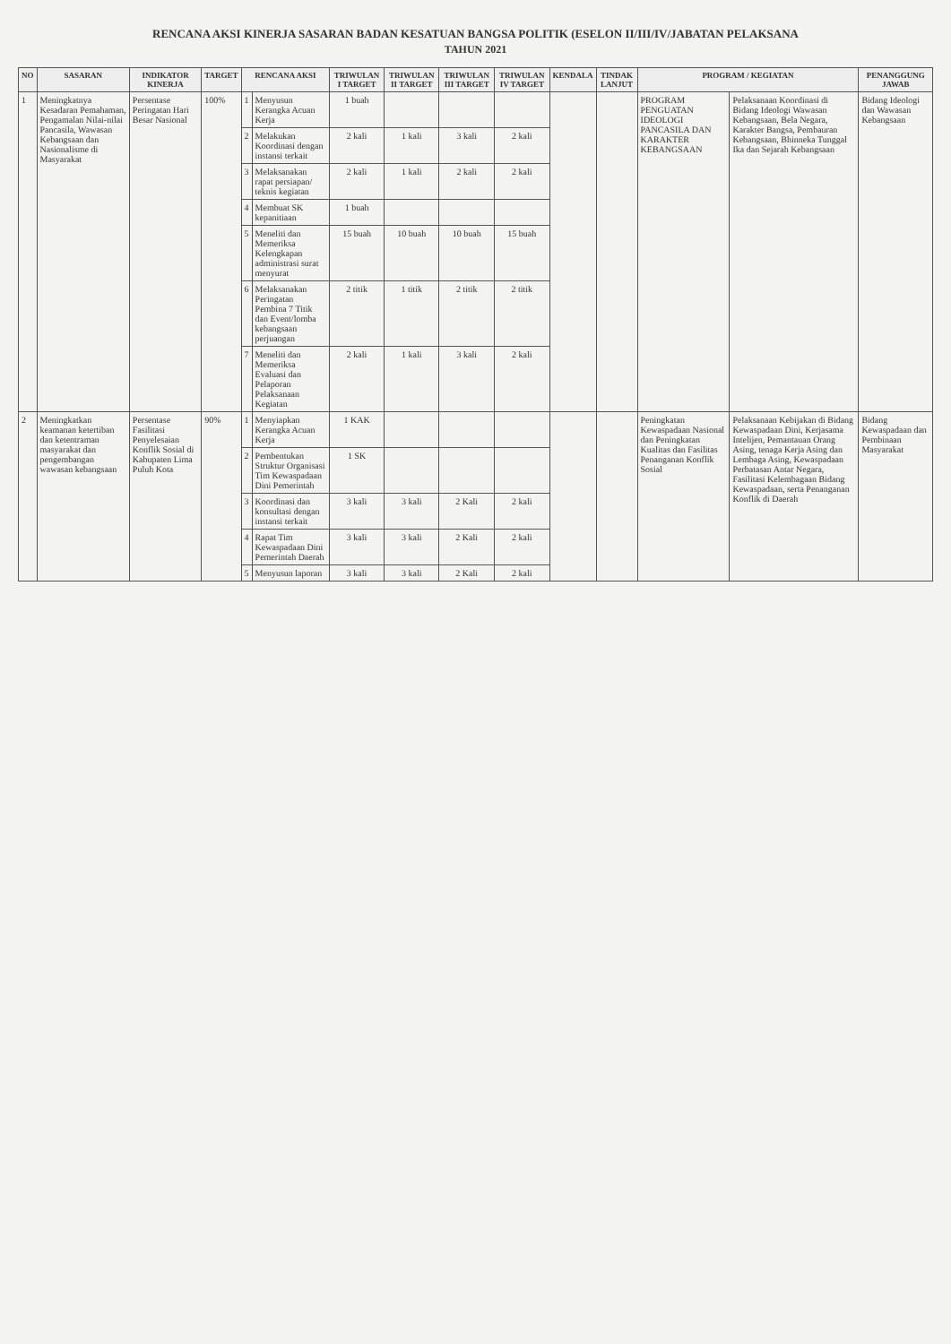RENCANA AKSI KINERJA SASARAN BADAN KESATUAN BANGSA POLITIK (ESELON II/III/IV/JABATAN PELAKSANA
TAHUN 2021
| NO | SASARAN | INDIKATOR KINERJA | TARGET | RENCANA AKSI | | TRIWULAN I TARGET | TRIWULAN II TARGET | TRIWULAN III TARGET | TRIWULAN IV TARGET | KENDALA | TINDAK LANJUT | PROGRAM / KEGIATAN | | PENANGGUNG JAWAB |
| --- | --- | --- | --- | --- | --- | --- | --- | --- | --- | --- | --- | --- | --- | --- |
| 1 | Meningkatnya Kesadaran Pemahaman, Pengamalan Nilai-nilai Pancasila, Wawasan Kebangsaan dan Nasionalisme di Masyarakat | Persentase Peringatan Hari Besar Nasional | 100% | 1 | Menyusun Kerangka Acuan Kerja | 1 buah | | | | | | PROGRAM PENGUATAN IDEOLOGI PANCASILA DAN KARAKTER KEBANGSAAN | Pelaksanaan Koordinasi di Bidang Ideologi Wawasan Kebangsaan, Bela Negara, Karakter Bangsa, Pembauran Kebangsaan, Bhinneka Tunggal Ika dan Sejarah Kebangsaan | Bidang Ideologi dan Wawasan Kebangsaan |
| | | | | 2 | Melakukan Koordinasi dengan instansi terkait | 2 kali | 1 kali | 3 kali | 2 kali | | | | | |
| | | | | 3 | Melaksanakan rapat persiapan/ teknis kegiatan | 2 kali | 1 kali | 2 kali | 2 kali | | | | | |
| | | | | 4 | Membuat SK kepanitiaan | 1 buah | | | | | | | | |
| | | | | 5 | Meneliti dan Memeriksa Kelengkapan administrasi surat menyurat | 15 buah | 10 buah | 10 buah | 15 buah | | | | | |
| | | | | 6 | Melaksanakan Peringatan Pembina 7 Titik dan Event/lomba kebangsaan perjuangan | 2 titik | 1 titik | 2 titik | 2 titik | | | | | |
| | | | | 7 | Meneliti dan Memeriksa Evaluasi dan Pelaporan Pelaksanaan Kegiatan | 2 kali | 1 kali | 3 kali | 2 kali | | | | | |
| 2 | Meningkatkan keamanan ketertiban dan ketentraman masyarakat dan pengembangan wawasan kebangsaan | Persentase Fasilitasi Penyelesaian Konflik Sosial di Kabupaten Lima Puluh Kota | 90% | 1 | Menyiapkan Kerangka Acuan Kerja | 1 KAK | | | | | | Peningkatan Kewaspadaan Nasional dan Peningkatan Kualitas dan Fasilitas Penanganan Konflik Sosial | Pelaksanaan Kebijakan di Bidang Kewaspadaan Dini, Kerjasama Intelijen, Pemantauan Orang Asing, tenaga Kerja Asing dan Lembaga Asing, Kewaspadaan Perbatasan Antar Negara, Fasilitasi Kelembagaan Bidang Kewaspadaan, serta Penanganan Konflik di Daerah | Bidang Kewaspadaan dan Pembinaan Masyarakat |
| | | | | 2 | Pembentukan Struktur Organisasi Tim Kewaspadaan Dini Pemerintah | 1 SK | | | | | | | | |
| | | | | 3 | Koordinasi dan konsultasi dengan instansi terkait | 3 kali | 3 kali | 2 Kali | 2 kali | | | | | |
| | | | | 4 | Rapat Tim Kewaspadaan Dini Pemerintah Daerah | 3 kali | 3 kali | 2 Kali | 2 kali | | | | | |
| | | | | 5 | Menyusun laporan | 3 kali | 3 kali | 2 Kali | 2 kali | | | | | |